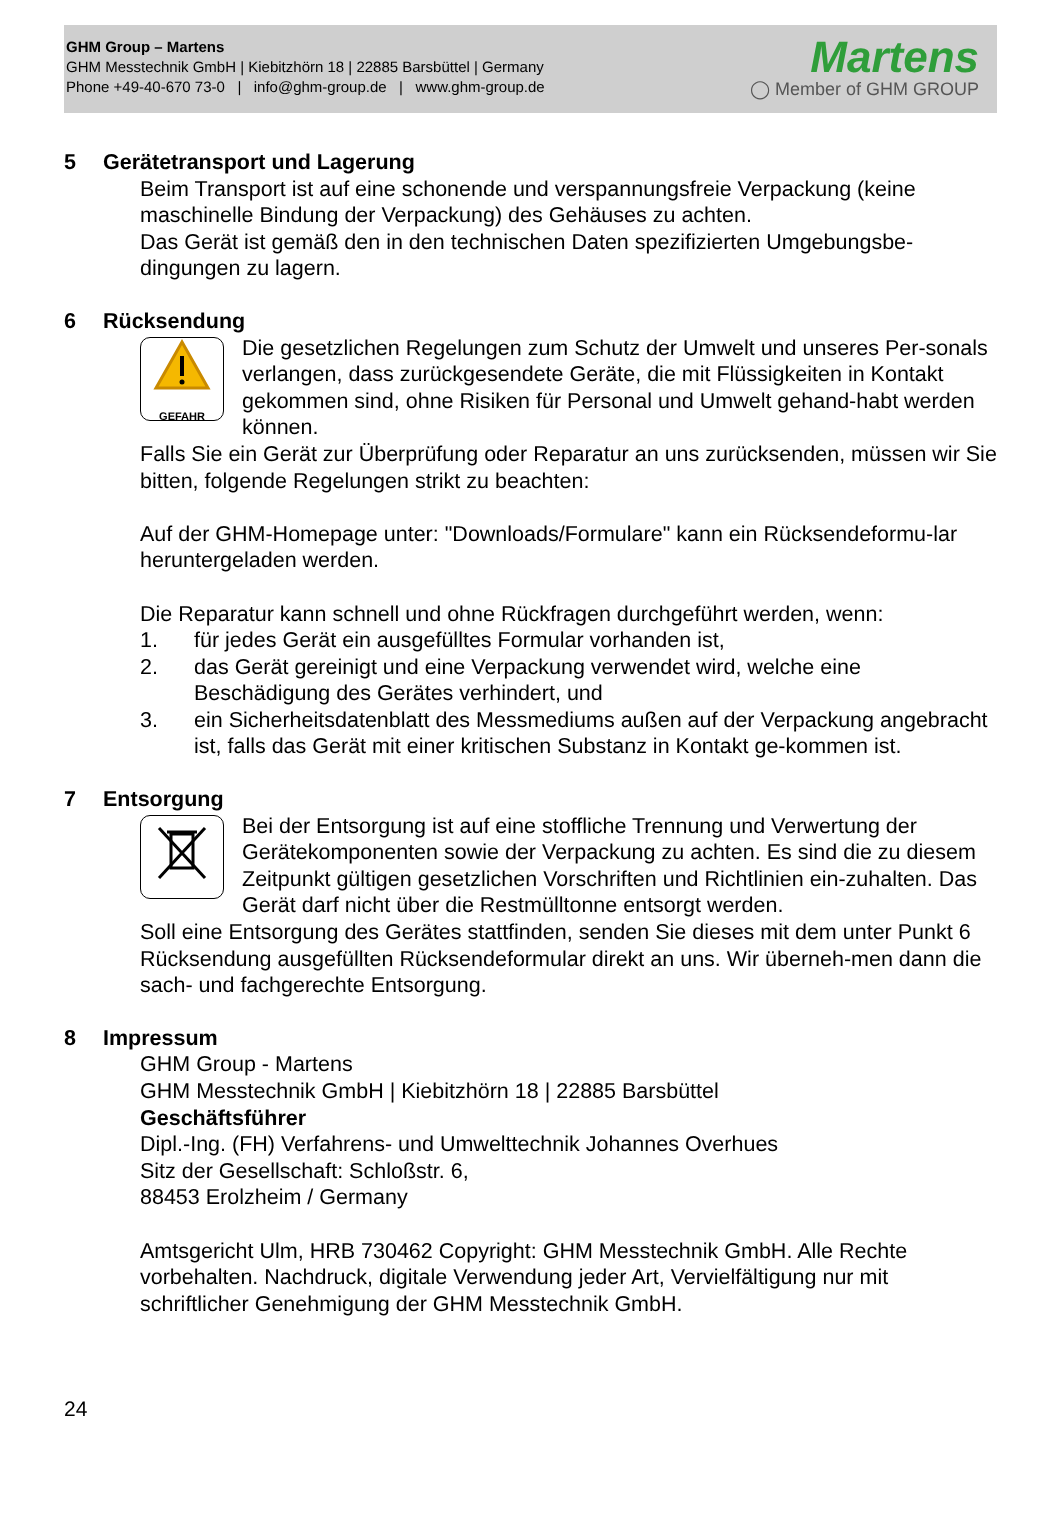GHM Group – Martens
GHM Messtechnik GmbH | Kiebitzhörn 18 | 22885 Barsbüttel | Germany
Phone +49-40-670 73-0 | info@ghm-group.de | www.ghm-group.de
Martens
◯ Member of GHM GROUP
5 Gerätetransport und Lagerung
Beim Transport ist auf eine schonende und verspannungsfreie Verpackung (keine maschinelle Bindung der Verpackung) des Gehäuses zu achten.
Das Gerät ist gemäß den in den technischen Daten spezifizierten Umgebungsbe-dingungen zu lagern.
6 Rücksendung
GEFAHR
Die gesetzlichen Regelungen zum Schutz der Umwelt und unseres Per-sonals verlangen, dass zurückgesendete Geräte, die mit Flüssigkeiten in Kontakt gekommen sind, ohne Risiken für Personal und Umwelt gehand-habt werden können.
Falls Sie ein Gerät zur Überprüfung oder Reparatur an uns zurücksenden, müssen wir Sie bitten, folgende Regelungen strikt zu beachten:
Auf der GHM-Homepage unter: "Downloads/Formulare" kann ein Rücksendeformu-lar heruntergeladen werden.
Die Reparatur kann schnell und ohne Rückfragen durchgeführt werden, wenn:
1. für jedes Gerät ein ausgefülltes Formular vorhanden ist,
2. das Gerät gereinigt und eine Verpackung verwendet wird, welche eine Beschädigung des Gerätes verhindert, und
3. ein Sicherheitsdatenblatt des Messmediums außen auf der Verpackung angebracht ist, falls das Gerät mit einer kritischen Substanz in Kontakt ge-kommen ist.
7 Entsorgung
Bei der Entsorgung ist auf eine stoffliche Trennung und Verwertung der Gerätekomponenten sowie der Verpackung zu achten. Es sind die zu diesem Zeitpunkt gültigen gesetzlichen Vorschriften und Richtlinien ein-zuhalten. Das Gerät darf nicht über die Restmülltonne entsorgt werden.
Soll eine Entsorgung des Gerätes stattfinden, senden Sie dieses mit dem unter Punkt 6 Rücksendung ausgefüllten Rücksendeformular direkt an uns. Wir überneh-men dann die sach- und fachgerechte Entsorgung.
8 Impressum
GHM Group - Martens
GHM Messtechnik GmbH | Kiebitzhörn 18 | 22885 Barsbüttel
Geschäftsführer
Dipl.-Ing. (FH) Verfahrens- und Umwelttechnik Johannes Overhues
Sitz der Gesellschaft: Schloßstr. 6,
88453 Erolzheim / Germany
Amtsgericht Ulm, HRB 730462 Copyright: GHM Messtechnik GmbH. Alle Rechte vorbehalten. Nachdruck, digitale Verwendung jeder Art, Vervielfältigung nur mit schriftlicher Genehmigung der GHM Messtechnik GmbH.
24